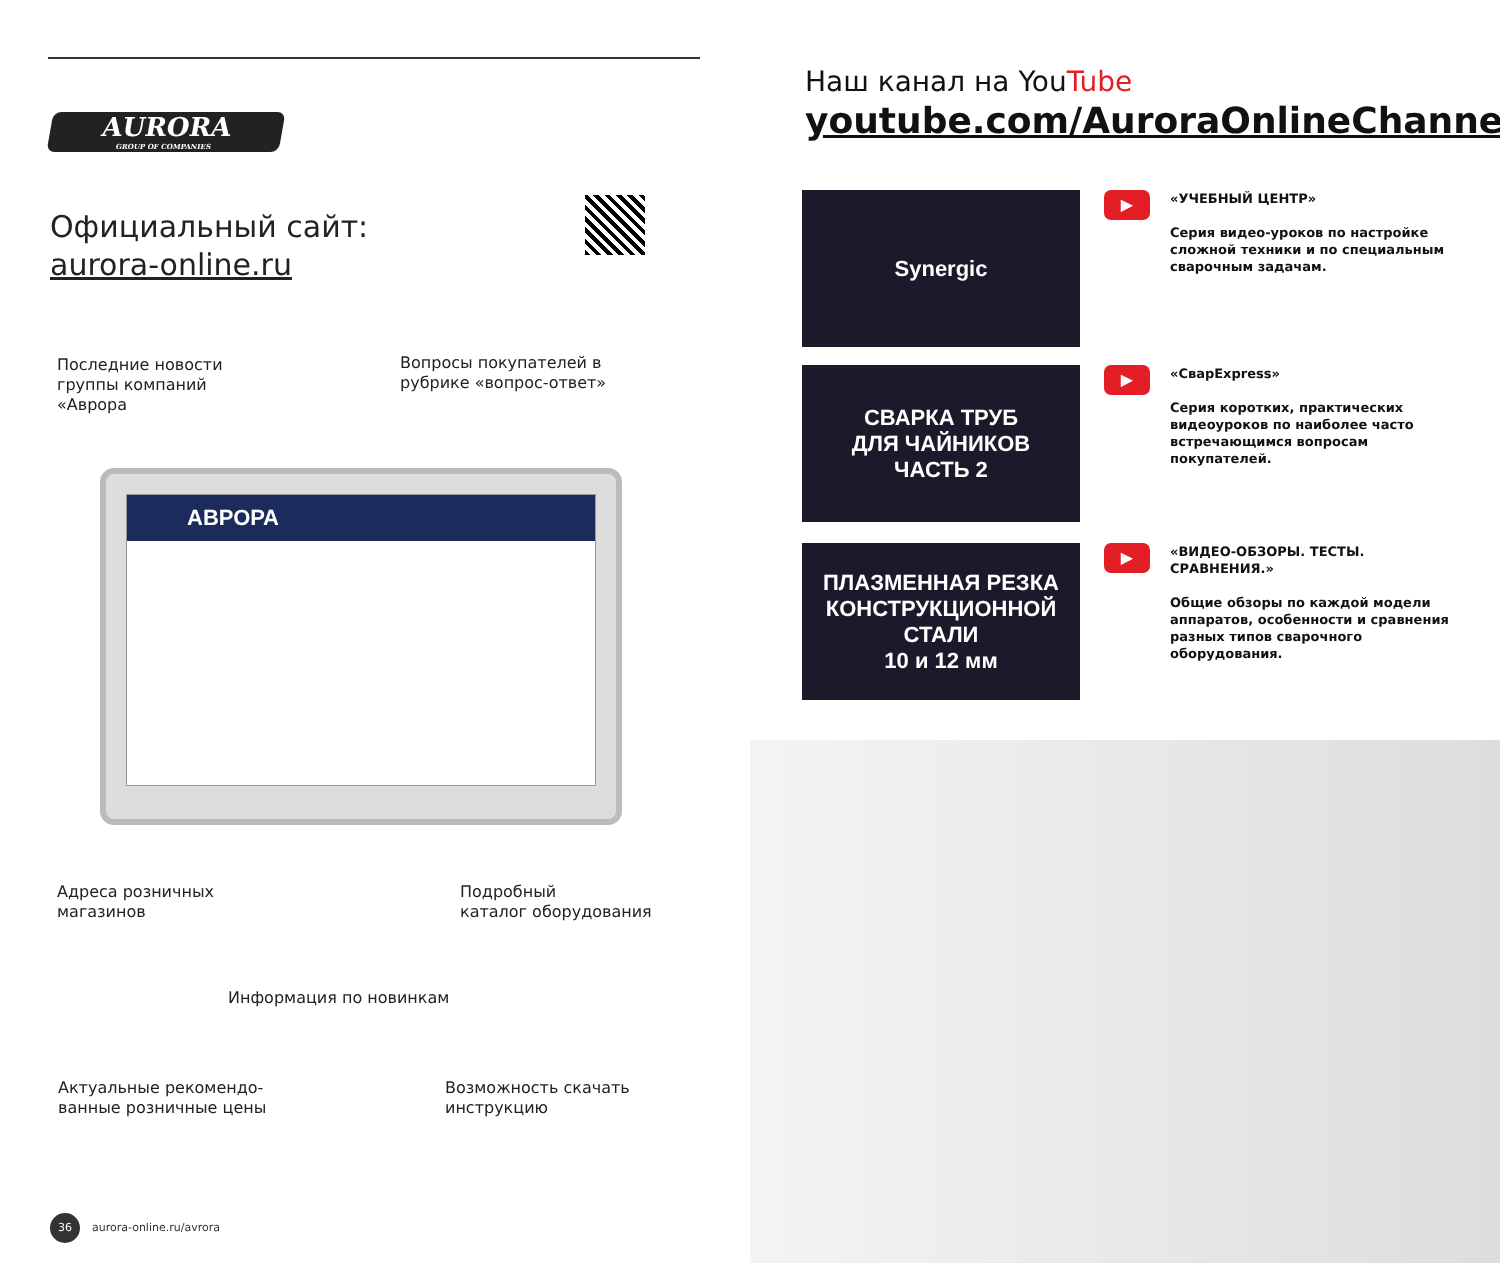AURORA
GROUP OF COMPANIES
Официальный сайт:
aurora-online.ru
Последние новости
группы компаний
«Аврора
Вопросы покупателей в
рубрике «вопрос-ответ»
АВРОРА
Адреса розничных
магазинов
Подробный
каталог оборудования
Информация по новинкам
Актуальные рекомендо-
ванные розничные цены
Возможность скачать
инструкцию
36 aurora-online.ru/avrora
Наш канал на YouTube
youtube.com/AuroraOnlineChannel
Synergic
▶
«УЧЕБНЫЙ ЦЕНТР»
Серия видео-уроков по настройке сложной техники и по специальным сварочным задачам.
СВАРКА ТРУБ
ДЛЯ ЧАЙНИКОВ
ЧАСТЬ 2
▶
«СварExpress»
Серия коротких, практических видеоуроков по наиболее часто встречающимся вопросам покупателей.
ПЛАЗМЕННАЯ РЕЗКА
КОНСТРУКЦИОННОЙ СТАЛИ
10 и 12 мм
▶
«ВИДЕО-ОБЗОРЫ. ТЕСТЫ. СРАВНЕНИЯ.»
Общие обзоры по каждой модели аппаратов, особенности и сравнения разных типов сварочного оборудования.